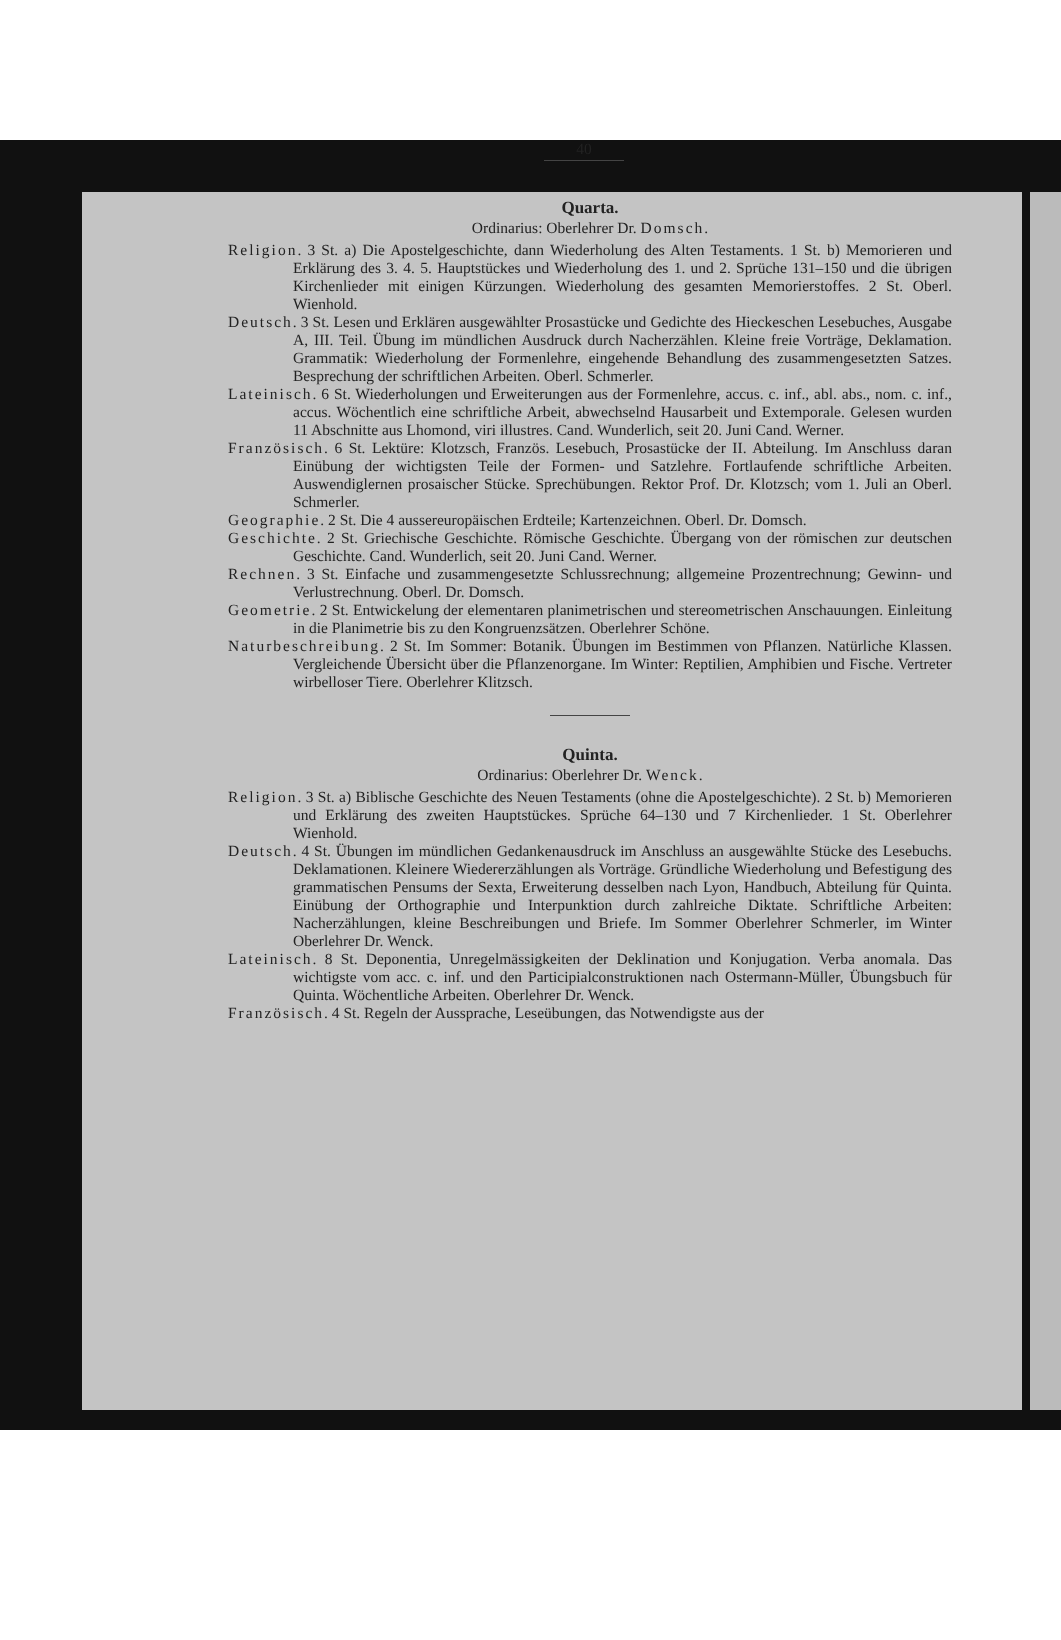40
Quarta.
Ordinarius: Oberlehrer Dr. Domsch.
Religion. 3 St. a) Die Apostelgeschichte, dann Wiederholung des Alten Testaments. 1 St. b) Memorieren und Erklärung des 3. 4. 5. Hauptstückes und Wiederholung des 1. und 2. Sprüche 131–150 und die übrigen Kirchenlieder mit einigen Kürzungen. Wiederholung des gesamten Memorierstoffes. 2 St. Oberl. Wienhold.
Deutsch. 3 St. Lesen und Erklären ausgewählter Prosastücke und Gedichte des Hieckeschen Lesebuches, Ausgabe A, III. Teil. Übung im mündlichen Ausdruck durch Nacherzählen. Kleine freie Vorträge, Deklamation. Grammatik: Wiederholung der Formenlehre, eingehende Behandlung des zusammengesetzten Satzes. Besprechung der schriftlichen Arbeiten. Oberl. Schmerler.
Lateinisch. 6 St. Wiederholungen und Erweiterungen aus der Formenlehre, accus. c. inf., abl. abs., nom. c. inf., accus. Wöchentlich eine schriftliche Arbeit, abwechselnd Hausarbeit und Extemporale. Gelesen wurden 11 Abschnitte aus Lhomond, viri illustres. Cand. Wunderlich, seit 20. Juni Cand. Werner.
Französisch. 6 St. Lektüre: Klotzsch, Französ. Lesebuch, Prosastücke der II. Abteilung. Im Anschluss daran Einübung der wichtigsten Teile der Formen- und Satzlehre. Fortlaufende schriftliche Arbeiten. Auswendiglernen prosaischer Stücke. Sprechübungen. Rektor Prof. Dr. Klotzsch; vom 1. Juli an Oberl. Schmerler.
Geographie. 2 St. Die 4 aussereuropäischen Erdteile; Kartenzeichnen. Oberl. Dr. Domsch.
Geschichte. 2 St. Griechische Geschichte. Römische Geschichte. Übergang von der römischen zur deutschen Geschichte. Cand. Wunderlich, seit 20. Juni Cand. Werner.
Rechnen. 3 St. Einfache und zusammengesetzte Schlussrechnung; allgemeine Prozentrechnung; Gewinn- und Verlustrechnung. Oberl. Dr. Domsch.
Geometrie. 2 St. Entwickelung der elementaren planimetrischen und stereometrischen Anschauungen. Einleitung in die Planimetrie bis zu den Kongruenzsätzen. Oberlehrer Schöne.
Naturbeschreibung. 2 St. Im Sommer: Botanik. Übungen im Bestimmen von Pflanzen. Natürliche Klassen. Vergleichende Übersicht über die Pflanzenorgane. Im Winter: Reptilien, Amphibien und Fische. Vertreter wirbelloser Tiere. Oberlehrer Klitzsch.
Quinta.
Ordinarius: Oberlehrer Dr. Wenck.
Religion. 3 St. a) Biblische Geschichte des Neuen Testaments (ohne die Apostelgeschichte). 2 St. b) Memorieren und Erklärung des zweiten Hauptstückes. Sprüche 64–130 und 7 Kirchenlieder. 1 St. Oberlehrer Wienhold.
Deutsch. 4 St. Übungen im mündlichen Gedankenausdruck im Anschluss an ausgewählte Stücke des Lesebuchs. Deklamationen. Kleinere Wiedererzählungen als Vorträge. Gründliche Wiederholung und Befestigung des grammatischen Pensums der Sexta, Erweiterung desselben nach Lyon, Handbuch, Abteilung für Quinta. Einübung der Orthographie und Interpunktion durch zahlreiche Diktate. Schriftliche Arbeiten: Nacherzählungen, kleine Beschreibungen und Briefe. Im Sommer Oberlehrer Schmerler, im Winter Oberlehrer Dr. Wenck.
Lateinisch. 8 St. Deponentia, Unregelmässigkeiten der Deklination und Konjugation. Verba anomala. Das wichtigste vom acc. c. inf. und den Participialconstruktionen nach Ostermann-Müller, Übungsbuch für Quinta. Wöchentliche Arbeiten. Oberlehrer Dr. Wenck.
Französisch. 4 St. Regeln der Aussprache, Leseübungen, das Notwendigste aus der